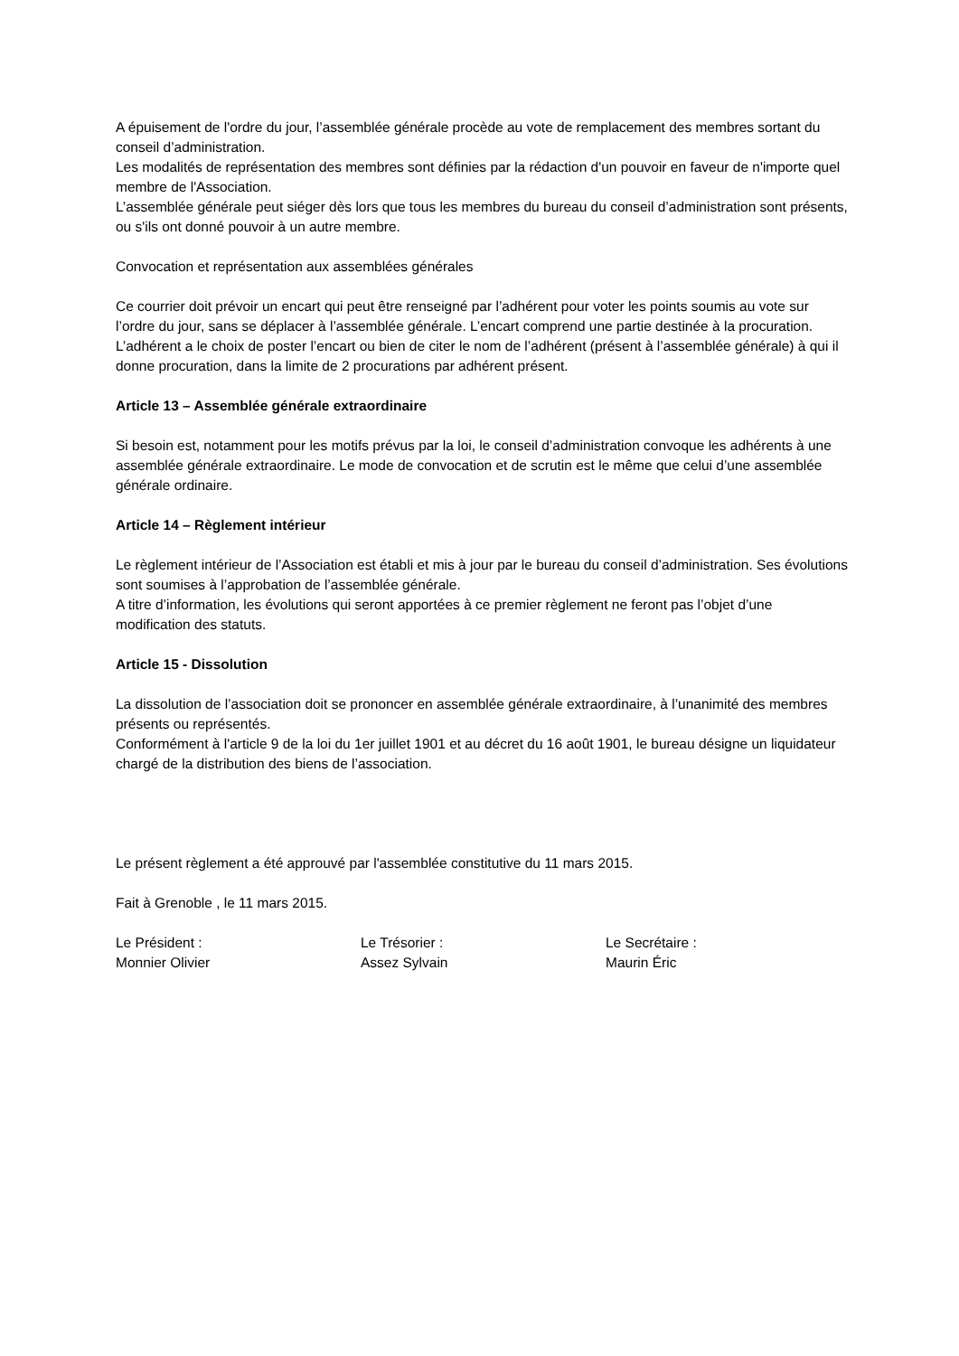A épuisement de l'ordre du jour, l’assemblée générale procède au vote de remplacement des membres sortant du conseil d’administration.
Les modalités de représentation des membres sont définies par la rédaction d'un pouvoir en faveur de n'importe quel membre de l'Association.
L’assemblée générale peut siéger dès lors que tous les membres du bureau du conseil d’administration sont présents, ou s'ils ont donné pouvoir à un autre membre.
Convocation et représentation aux assemblées générales
Ce courrier doit prévoir un encart qui peut être renseigné par l’adhérent pour voter les points soumis au vote sur l’ordre du jour, sans se déplacer à l’assemblée générale. L’encart comprend une partie destinée à la procuration. L’adhérent a le choix de poster l’encart ou bien de citer le nom de l’adhérent (présent à l’assemblée générale) à qui il donne procuration, dans la limite de 2 procurations par adhérent présent.
Article 13 – Assemblée générale extraordinaire
Si besoin est, notamment pour les motifs prévus par la loi, le conseil d’administration convoque les adhérents à une assemblée générale extraordinaire. Le mode de convocation et de scrutin est le même que celui d’une assemblée générale ordinaire.
Article 14 – Règlement intérieur
Le règlement intérieur de l’Association est établi et mis à jour par le bureau du conseil d’administration. Ses évolutions sont soumises à l’approbation de l’assemblée générale.
A titre d’information, les évolutions qui seront apportées à ce premier règlement ne feront pas l’objet d’une modification des statuts.
Article 15 - Dissolution
La dissolution de l’association doit se prononcer en assemblée générale extraordinaire, à l’unanimité des membres présents ou représentés.
Conformément à l'article 9 de la loi du 1er juillet 1901 et au décret du 16 août 1901, le bureau désigne un liquidateur chargé de la distribution des biens de l’association.
Le présent règlement a été approuvé par l'assemblée constitutive du 11 mars 2015.
Fait à Grenoble , le 11 mars 2015.
Le Président :
Monnier Olivier
Le Trésorier :
Assez Sylvain
Le Secrétaire :
Maurin Éric